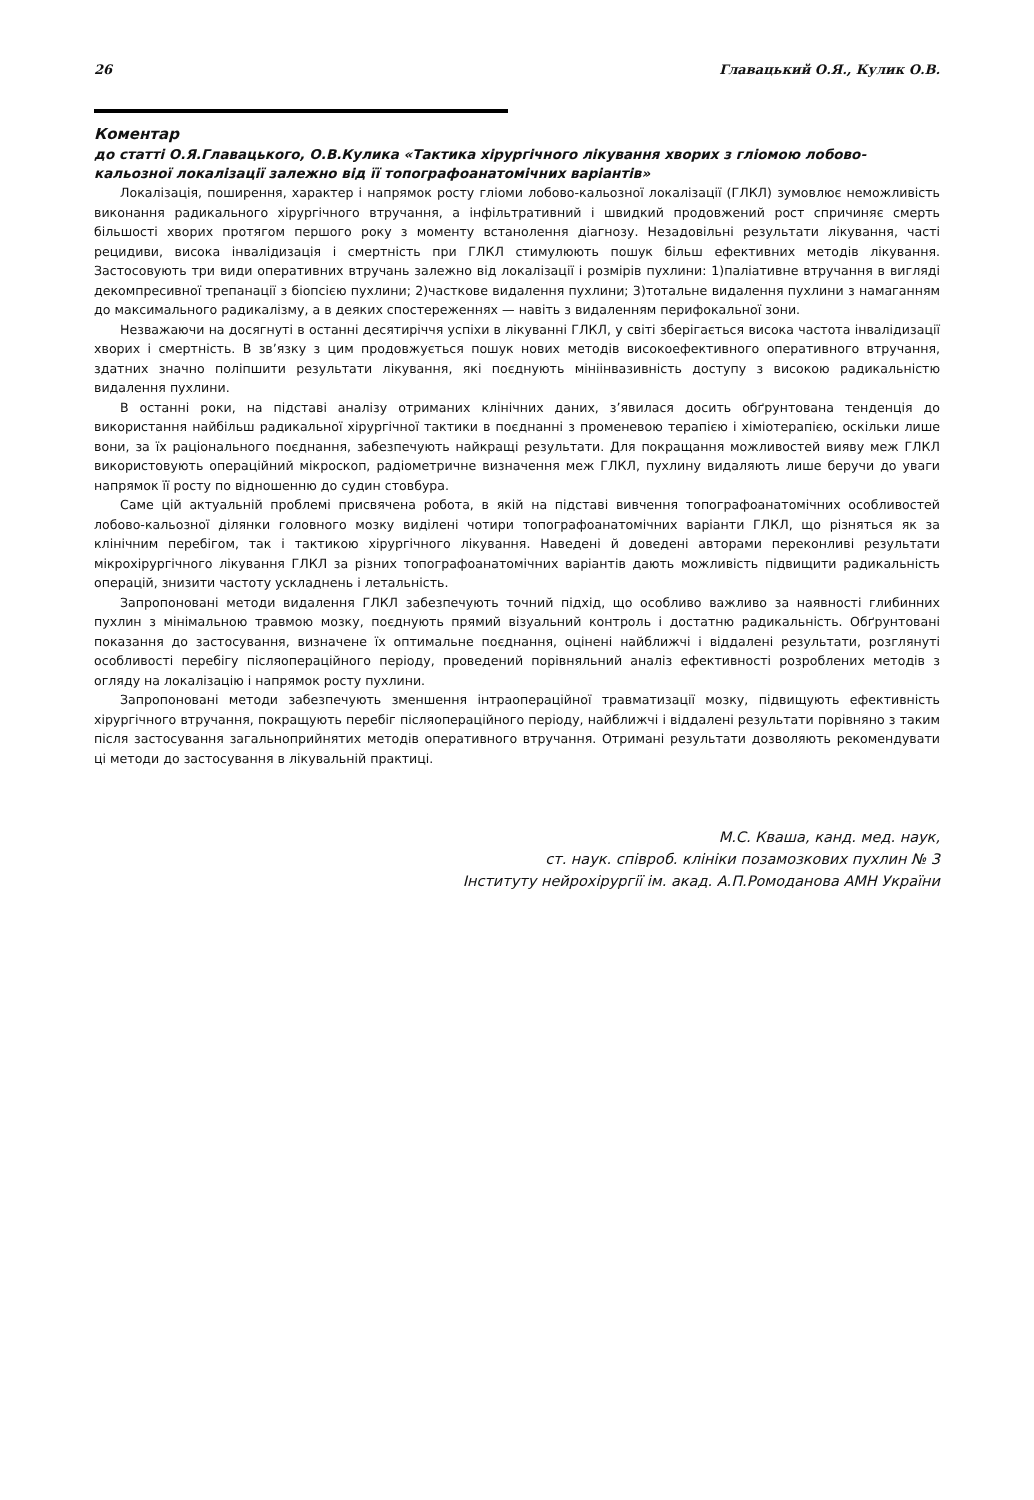26 Главацький О.Я., Кулик О.В.
Коментар
до статті О.Я.Главацького, О.В.Кулика «Тактика хірургічного лікування хворих з гліомою лобово-кальозної локалізації залежно від її топографоанатомічних варіантів»
Локалізація, поширення, характер і напрямок росту гліоми лобово-кальозної локалізації (ГЛКЛ) зумовлює неможливість виконання радикального хірургічного втручання, а інфільтративний і швидкий продовжений рост спричиняє смерть більшості хворих протягом першого року з моменту встанолення діагнозу. Незадовільні результати лікування, часті рецидиви, висока інвалідизація і смертність при ГЛКЛ стимулюють пошук більш ефективних методів лікування. Застосовують три види оперативних втручань залежно від локалізації і розмірів пухлини: 1)паліативне втручання в вигляді декомпресивної трепанації з біопсією пухлини; 2)часткове видалення пухлини; 3)тотальне видалення пухлини з намаганням до максимального радикалізму, а в деяких спостереженнях — навіть з видаленням перифокальної зони.
Незважаючи на досягнуті в останні десятиріччя успіхи в лікуванні ГЛКЛ, у світі зберігається висока частота інвалідизації хворих і смертність. В зв’язку з цим продовжується пошук нових методів високоефективного оперативного втручання, здатних значно поліпшити результати лікування, які поєднують мініінвазивність доступу з високою радикальністю видалення пухлини.
В останні роки, на підставі аналізу отриманих клінічних даних, з’явилася досить обґрунтована тенденція до використання найбільш радикальної хірургічної тактики в поєднанні з променевою терапією і хіміотерапією, оскільки лише вони, за їх раціонального поєднання, забезпечують найкращі результати. Для покращання можливостей вияву меж ГЛКЛ використовують операційний мікроскоп, радіометричне визначення меж ГЛКЛ, пухлину видаляють лише беручи до уваги напрямок її росту по відношенню до судин стовбура.
Саме цій актуальній проблемі присвячена робота, в якій на підставі вивчення топографоанатомічних особливостей лобово-кальозної ділянки головного мозку виділені чотири топографоанатомічних варіанти ГЛКЛ, що різняться як за клінічним перебігом, так і тактикою хірургічного лікування. Наведені й доведені авторами переконливі результати мікрохірургічного лікування ГЛКЛ за різних топографоанатомічних варіантів дають можливість підвищити радикальність операцій, знизити частоту ускладнень і летальність.
Запропоновані методи видалення ГЛКЛ забезпечують точний підхід, що особливо важливо за наявності глибинних пухлин з мінімальною травмою мозку, поєднують прямий візуальний контроль і достатню радикальність. Обґрунтовані показання до застосування, визначене їх оптимальне поєднання, оцінені найближчі і віддалені результати, розглянуті особливості перебігу післяопераційного періоду, проведений порівняльний аналіз ефективності розроблених методів з огляду на локалізацію і напрямок росту пухлини.
Запропоновані методи забезпечують зменшення інтраопераційної травматизації мозку, підвищують ефективність хірургічного втручання, покращують перебіг післяопераційного періоду, найближчі і віддалені результати порівняно з таким після застосування загальноприйнятих методів оперативного втручання. Отримані результати дозволяють рекомендувати ці методи до застосування в лікувальній практиці.
М.С. Кваша, канд. мед. наук,
ст. наук. співроб. клініки позамозкових пухлин № 3
Інституту нейрохірургії ім. акад. А.П.Ромоданова АМН України